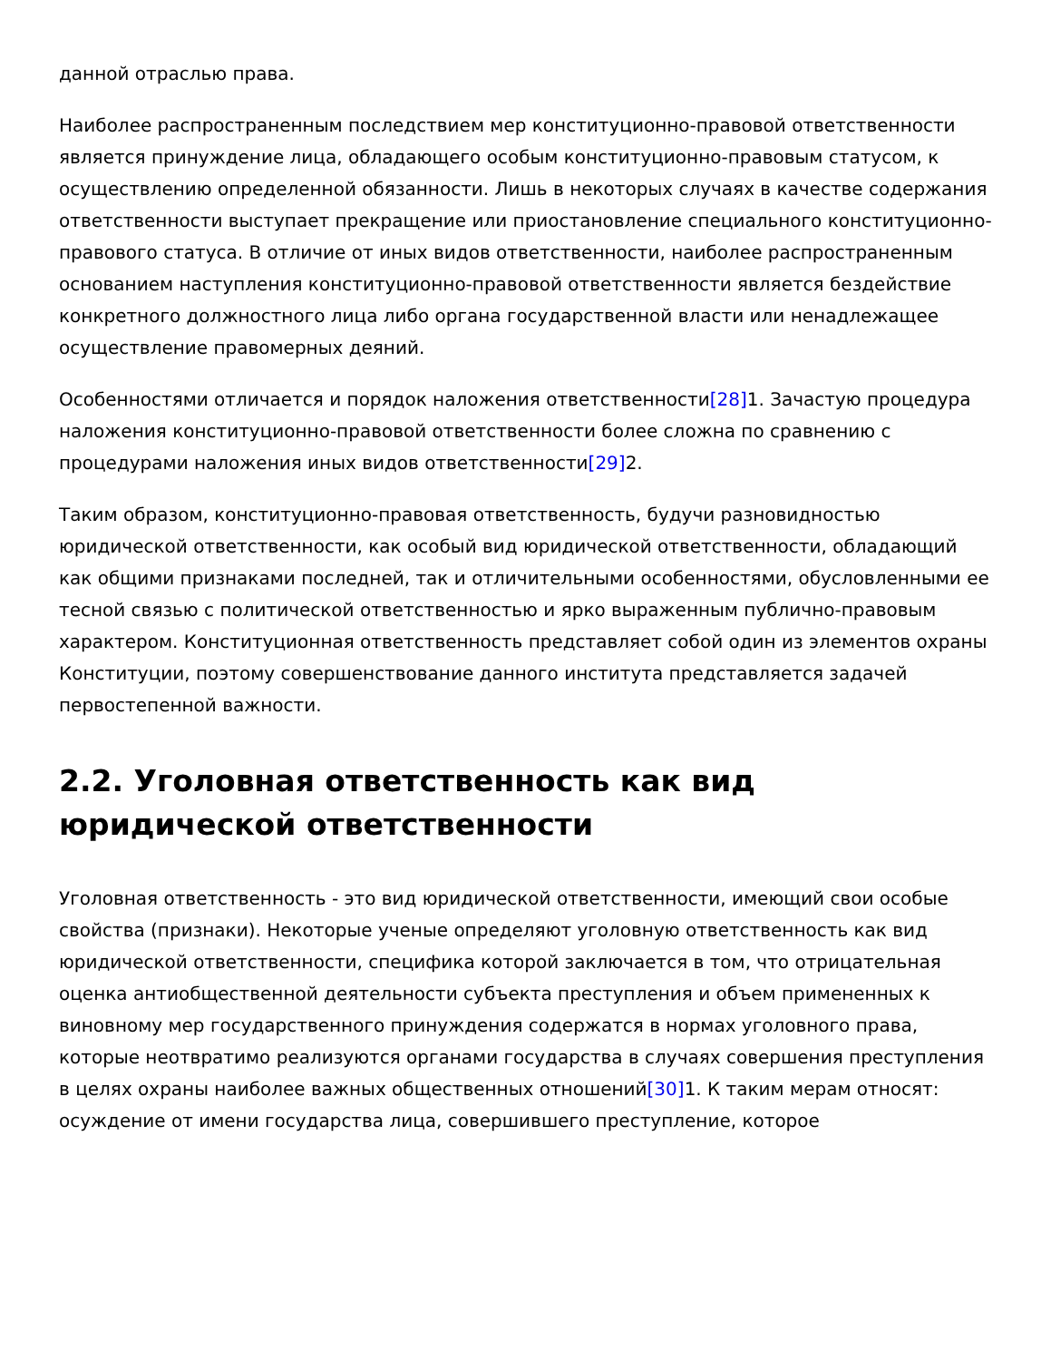данной отраслью права.
Наиболее распространенным последствием мер конституционно-правовой ответственности является принуждение лица, обладающего особым конституционно-правовым статусом, к осуществлению определенной обязанности. Лишь в некоторых случаях в качестве содержания ответственности выступает прекращение или приостановление специального конституционно-правового статуса. В отличие от иных видов ответственности, наиболее распространенным основанием наступления конституционно-правовой ответственности является бездействие конкретного должностного лица либо органа государственной власти или ненадлежащее осуществление правомерных деяний.
Особенностями отличается и порядок наложения ответственности[28] 1. Зачастую процедура наложения конституционно-правовой ответственности более сложна по сравнению с процедурами наложения иных видов ответственности[29] 2.
Таким образом, конституционно-правовая ответственность, будучи разновидностью юридической ответственности, как особый вид юридической ответственности, обладающий как общими признаками последней, так и отличительными особенностями, обусловленными ее тесной связью с политической ответственностью и ярко выраженным публично-правовым характером. Конституционная ответственность представляет собой один из элементов охраны Конституции, поэтому совершенствование данного института представляется задачей первостепенной важности.
2.2. Уголовная ответственность как вид юридической ответственности
Уголовная ответственность - это вид юридической ответственности, имеющий свои особые свойства (признаки). Некоторые ученые определяют уголовную ответственность как вид юридической ответственности, специфика которой заключается в том, что отрицательная оценка антиобщественной деятельности субъекта преступления и объем примененных к виновному мер государственного принуждения содержатся в нормах уголовного права, которые неотвратимо реализуются органами государства в случаях совершения преступления в целях охраны наиболее важных общественных отношений[30] 1. К таким мерам относят: осуждение от имени государства лица, совершившего преступление, которое